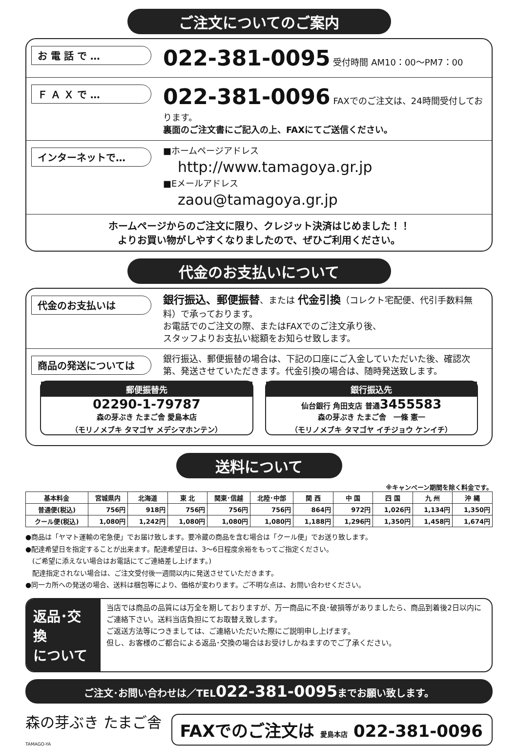ご注文についてのご案内
お 電 話 で …
022-381-0095 受付時間 AM10：00～PM7：00
Ｆ Ａ Ｘ で …
022-381-0096 FAXでのご注文は、24時間受付しております。
裏面のご注文書にご記入の上、FAXにてご送信ください。
インターネットで…
■ホームページアドレス
http://www.tamagoya.gr.jp
■Eメールアドレス
zaou@tamagoya.gr.jp
ホームページからのご注文に限り、クレジット決済はじめました！！
よりお買い物がしやすくなりましたので、ぜひご利用ください。
代金のお支払いについて
代金のお支払いは
銀行振込、郵便振替、または 代金引換（コレクト宅配便、代引手数料無料）で承っております。
お電話でのご注文の際、またはFAXでのご注文承り後、
スタッフよりお支払い総額をお知らせ致します。
商品の発送については
銀行振込、郵便振替の場合は、下記の口座にご入金していただいた後、確認次第、発送させていただきます。代金引換の場合は、随時発送致します。
郵便振替先
02290-1-79787
森の芽ぶき たまご舎 愛島本店
（モリノメブキ タマゴヤ メデシマホンテン）
銀行振込先
仙台銀行 角田支店 普通3455583
森の芽ぶき たまご舎　一條 憲一
（モリノメブキ タマゴヤ イチジョウ ケンイチ）
送料について
※キャンペーン期間を除く料金です。
| 基本料金 | 宮城県内 | 北海道 | 東 北 | 関東･信越 | 北陸･中部 | 関 西 | 中 国 | 四 国 | 九 州 | 沖 縄 |
| --- | --- | --- | --- | --- | --- | --- | --- | --- | --- | --- |
| 普通便(税込) | 756円 | 918円 | 756円 | 756円 | 756円 | 864円 | 972円 | 1,026円 | 1,134円 | 1,350円 |
| クール便(税込) | 1,080円 | 1,242円 | 1,080円 | 1,080円 | 1,080円 | 1,188円 | 1,296円 | 1,350円 | 1,458円 | 1,674円 |
●商品は「ヤマト運輸の宅急便」でお届け致します。要冷蔵の商品を含む場合は「クール便」でお送り致します。
●配達希望日を指定することが出来ます。配達希望日は、3～6日程度余裕をもってご指定ください。
　(ご希望に添えない場合はお電話にてご連絡差し上げます。)
　配達指定されない場合は、ご注文受付後一週間以内に発送させていただきます。
●同一カ所への発送の場合、送料は梱包等により、価格が変わります。ご不明な点は、お問い合わせください。
返品･交換
について
当店では商品の品質には万全を期しておりますが、万一商品に不良･破損等がありましたら、商品到着後2日以内にご連絡下さい。送料当店負担にてお取替え致します。
ご返送方法等につきましては、ご連絡いただいた際にご説明申し上げます。
但し、お客様のご都合による返品･交換の場合はお受けしかねますのでご了承ください。
ご注文･お問い合わせは／TEL022-381-0095までお願い致します。
森の芽ぶき たまご舎
TAMAGO-YA
FAXでのご注文は 愛島本店 022-381-0096